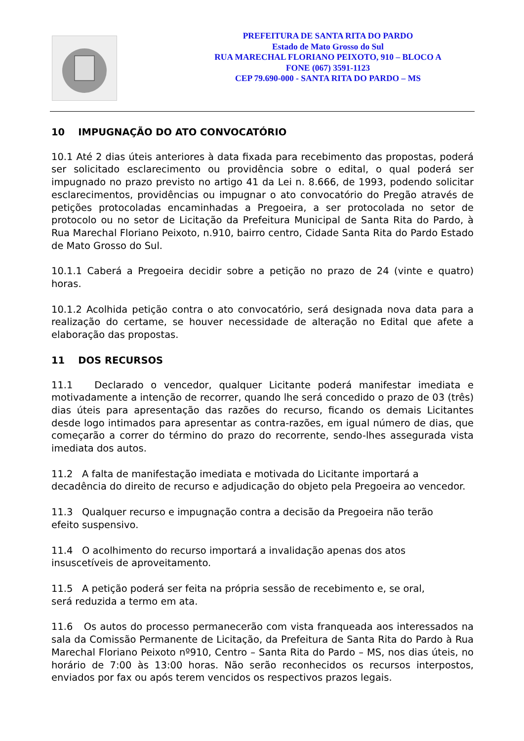PREFEITURA DE SANTA RITA DO PARDO
Estado de Mato Grosso do Sul
RUA MARECHAL FLORIANO PEIXOTO, 910 – BLOCO A
FONE (067) 3591-1123
CEP 79.690-000 - SANTA RITA DO PARDO – MS
10 IMPUGNAÇÃO DO ATO CONVOCATÓRIO
10.1 Até 2 dias úteis anteriores à data fixada para recebimento das propostas, poderá ser solicitado esclarecimento ou providência sobre o edital, o qual poderá ser impugnado no prazo previsto no artigo 41 da Lei n. 8.666, de 1993, podendo solicitar esclarecimentos, providências ou impugnar o ato convocatório do Pregão através de petições protocoladas encaminhadas a Pregoeira, a ser protocolada no setor de protocolo ou no setor de Licitação da Prefeitura Municipal de Santa Rita do Pardo, à Rua Marechal Floriano Peixoto, n.910, bairro centro, Cidade Santa Rita do Pardo Estado de Mato Grosso do Sul.
10.1.1 Caberá a Pregoeira decidir sobre a petição no prazo de 24 (vinte e quatro) horas.
10.1.2 Acolhida petição contra o ato convocatório, será designada nova data para a realização do certame, se houver necessidade de alteração no Edital que afete a elaboração das propostas.
11 DOS RECURSOS
11.1 Declarado o vencedor, qualquer Licitante poderá manifestar imediata e motivadamente a intenção de recorrer, quando lhe será concedido o prazo de 03 (três) dias úteis para apresentação das razões do recurso, ficando os demais Licitantes desde logo intimados para apresentar as contra-razões, em igual número de dias, que começarão a correr do término do prazo do recorrente, sendo-lhes assegurada vista imediata dos autos.
11.2 A falta de manifestação imediata e motivada do Licitante importará a
decadência do direito de recurso e adjudicação do objeto pela Pregoeira ao vencedor.
11.3 Qualquer recurso e impugnação contra a decisão da Pregoeira não terão
efeito suspensivo.
11.4 O acolhimento do recurso importará a invalidação apenas dos atos
insuscetíveis de aproveitamento.
11.5 A petição poderá ser feita na própria sessão de recebimento e, se oral,
será reduzida a termo em ata.
11.6 Os autos do processo permanecerão com vista franqueada aos interessados na sala da Comissão Permanente de Licitação, da Prefeitura de Santa Rita do Pardo à Rua Marechal Floriano Peixoto nº910, Centro – Santa Rita do Pardo – MS, nos dias úteis, no horário de 7:00 às 13:00 horas. Não serão reconhecidos os recursos interpostos, enviados por fax ou após terem vencidos os respectivos prazos legais.